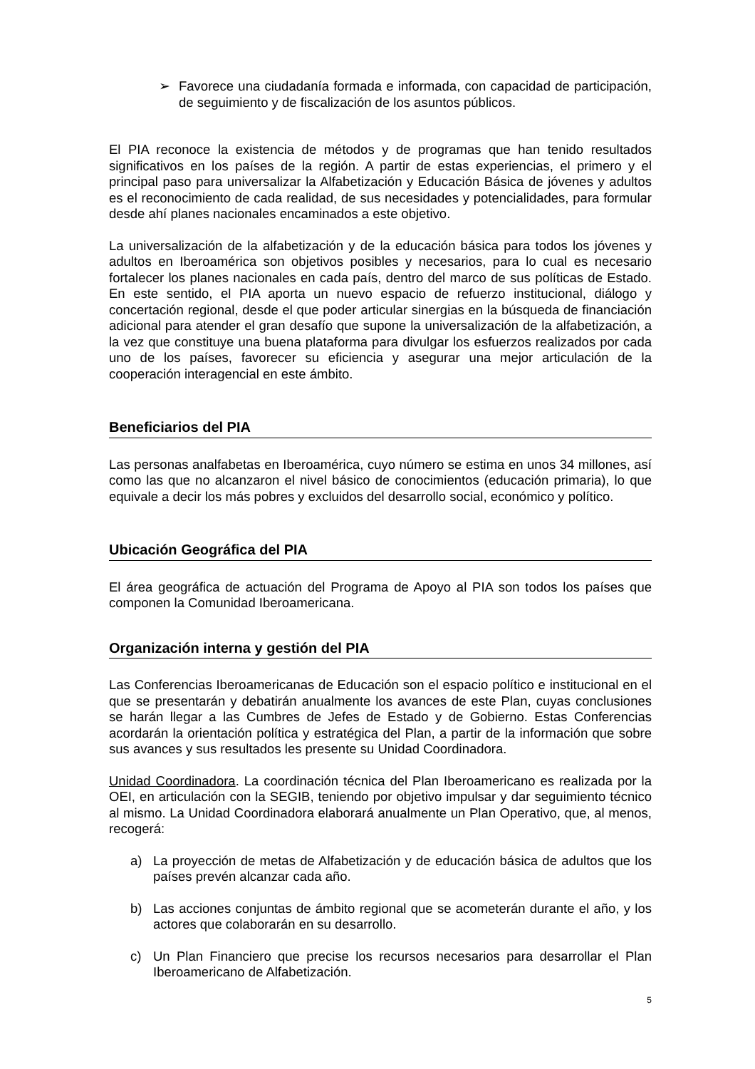➢ Favorece una ciudadanía formada e informada, con capacidad de participación, de seguimiento y de fiscalización de los asuntos públicos.
El PIA reconoce la existencia de métodos y de programas que han tenido resultados significativos en los países de la región. A partir de estas experiencias, el primero y el principal paso para universalizar la Alfabetización y Educación Básica de jóvenes y adultos es el reconocimiento de cada realidad, de sus necesidades y potencialidades, para formular desde ahí planes nacionales encaminados a este objetivo.
La universalización de la alfabetización y de la educación básica para todos los jóvenes y adultos en Iberoamérica son objetivos posibles y necesarios, para lo cual es necesario fortalecer los planes nacionales en cada país, dentro del marco de sus políticas de Estado. En este sentido, el PIA aporta un nuevo espacio de refuerzo institucional, diálogo y concertación regional, desde el que poder articular sinergias en la búsqueda de financiación adicional para atender el gran desafío que supone la universalización de la alfabetización, a la vez que constituye una buena plataforma para divulgar los esfuerzos realizados por cada uno de los países, favorecer su eficiencia y asegurar una mejor articulación de la cooperación interagencial en este ámbito.
Beneficiarios del PIA
Las personas analfabetas en Iberoamérica, cuyo número se estima en unos 34 millones, así como las que no alcanzaron el nivel básico de conocimientos (educación primaria), lo que equivale a decir los más pobres y excluidos del desarrollo social, económico y político.
Ubicación Geográfica del PIA
El área geográfica de actuación del Programa de Apoyo al PIA son todos los países que componen la Comunidad Iberoamericana.
Organización interna y gestión del PIA
Las Conferencias Iberoamericanas de Educación son el espacio político e institucional en el que se presentarán y debatirán anualmente los avances de este Plan, cuyas conclusiones se harán llegar a las Cumbres de Jefes de Estado y de Gobierno. Estas Conferencias acordarán la orientación política y estratégica del Plan, a partir de la información que sobre sus avances y sus resultados les presente su Unidad Coordinadora.
Unidad Coordinadora. La coordinación técnica del Plan Iberoamericano es realizada por la OEI, en articulación con la SEGIB, teniendo por objetivo impulsar y dar seguimiento técnico al mismo. La Unidad Coordinadora elaborará anualmente un Plan Operativo, que, al menos, recogerá:
a) La proyección de metas de Alfabetización y de educación básica de adultos que los países prevén alcanzar cada año.
b) Las acciones conjuntas de ámbito regional que se acometerán durante el año, y los actores que colaborarán en su desarrollo.
c) Un Plan Financiero que precise los recursos necesarios para desarrollar el Plan Iberoamericano de Alfabetización.
5